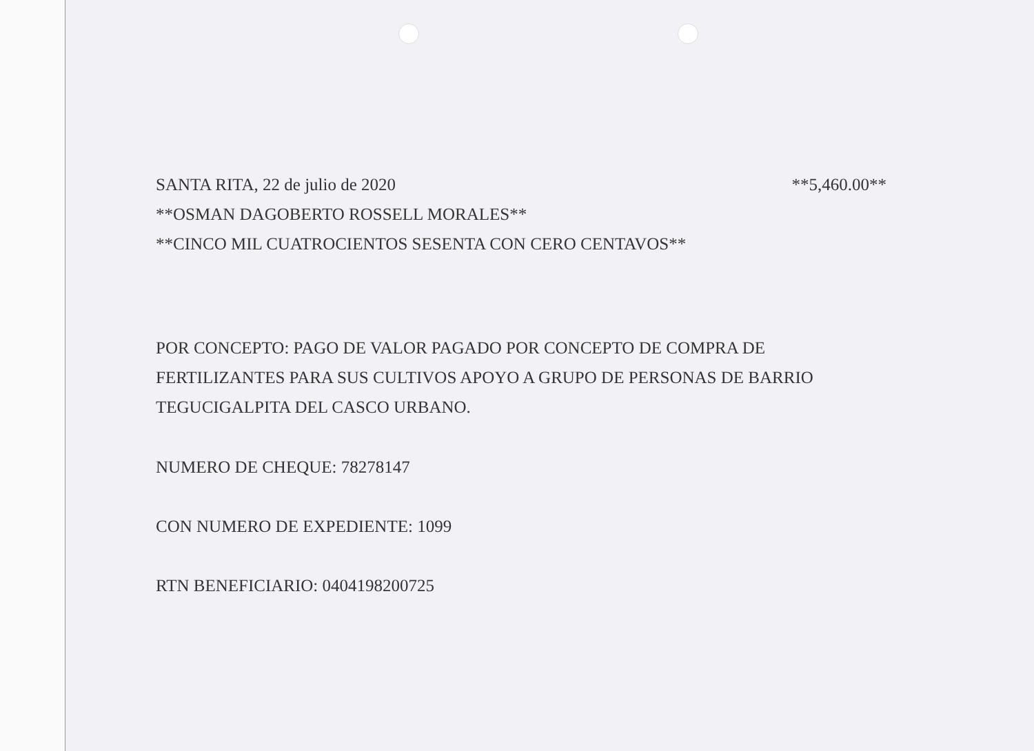SANTA RITA, 22 de julio de 2020 **5,460.00**
**OSMAN DAGOBERTO ROSSELL MORALES**
**CINCO MIL CUATROCIENTOS SESENTA CON CERO CENTAVOS**
POR CONCEPTO: PAGO DE VALOR PAGADO POR CONCEPTO DE COMPRA DE FERTILIZANTES PARA SUS CULTIVOS APOYO A GRUPO DE PERSONAS DE BARRIO TEGUCIGALPITA DEL CASCO URBANO.
NUMERO DE CHEQUE: 78278147
CON NUMERO DE EXPEDIENTE: 1099
RTN BENEFICIARIO: 0404198200725